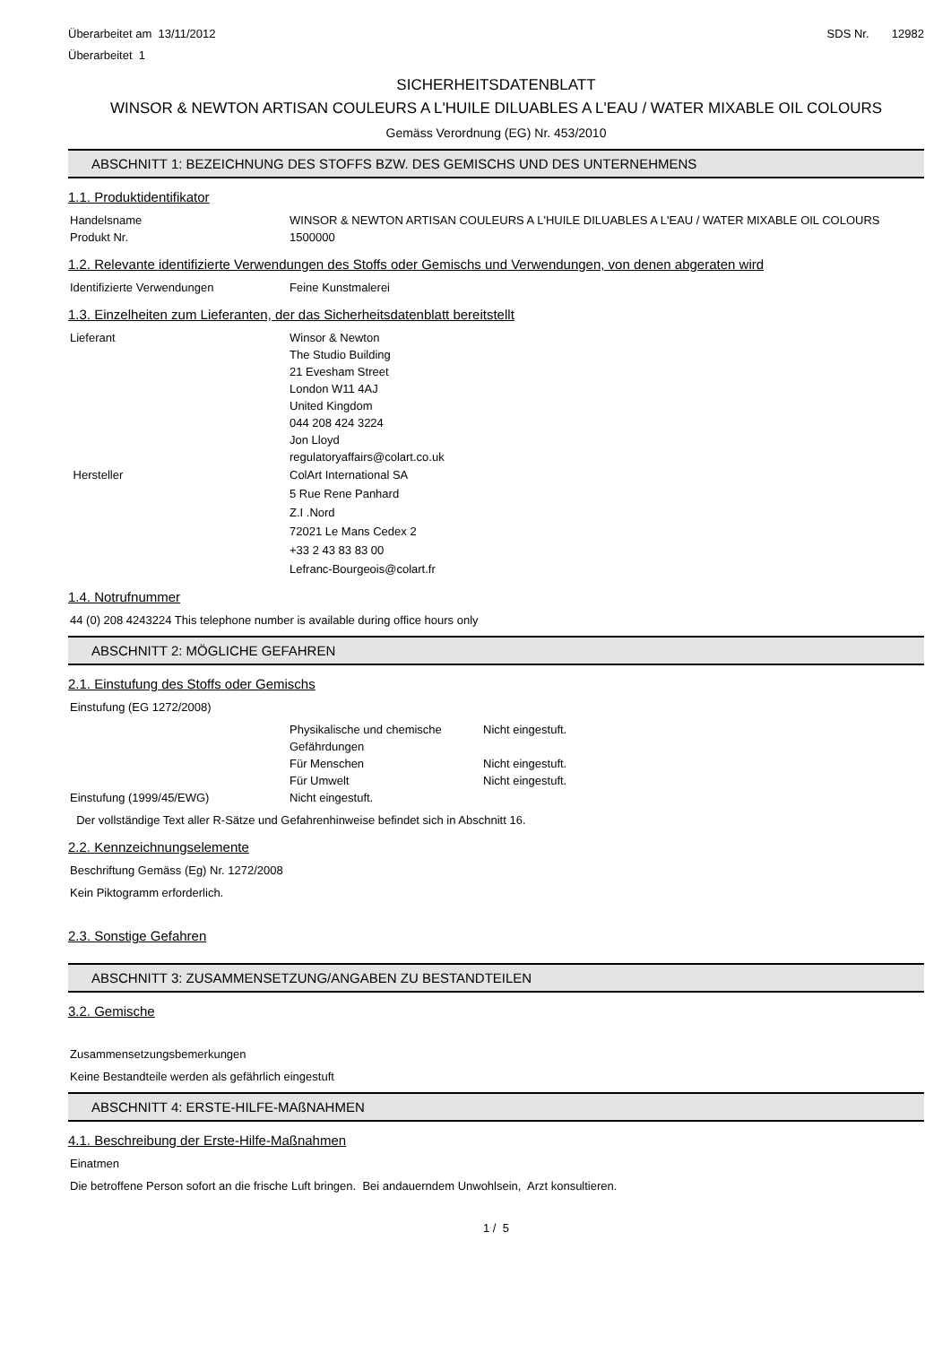Überarbeitet am 13/11/2012
Überarbeitet 1
SDS Nr. 12982
SICHERHEITSDATENBLATT
WINSOR & NEWTON ARTISAN COULEURS A L'HUILE DILUABLES A L'EAU / WATER MIXABLE OIL COLOURS
Gemäss Verordnung (EG) Nr. 453/2010
ABSCHNITT 1: BEZEICHNUNG DES STOFFS BZW. DES GEMISCHS UND DES UNTERNEHMENS
1.1. Produktidentifikator
Handelsname WINSOR & NEWTON ARTISAN COULEURS A L'HUILE DILUABLES A L'EAU / WATER MIXABLE OIL COLOURS
Produkt Nr. 1500000
1.2. Relevante identifizierte Verwendungen des Stoffs oder Gemischs und Verwendungen, von denen abgeraten wird
Identifizierte Verwendungen Feine Kunstmalerei
1.3. Einzelheiten zum Lieferanten, der das Sicherheitsdatenblatt bereitstellt
Lieferant Winsor & Newton
The Studio Building
21 Evesham Street
London W11 4AJ
United Kingdom
044 208 424 3224
Jon Lloyd
regulatoryaffairs@colart.co.uk
Hersteller ColArt International SA
5 Rue Rene Panhard
Z.I .Nord
72021 Le Mans Cedex 2
+33 2 43 83 83 00
Lefranc-Bourgeois@colart.fr
1.4. Notrufnummer
44 (0) 208 4243224 This telephone number is available during office hours only
ABSCHNITT 2: MÖGLICHE GEFAHREN
2.1. Einstufung des Stoffs oder Gemischs
Einstufung (EG 1272/2008)
Physikalische und chemische Gefährdungen
Nicht eingestuft.
Für Menschen Nicht eingestuft.
Für Umwelt Nicht eingestuft.
Einstufung (1999/45/EWG) Nicht eingestuft.
Der vollständige Text aller R-Sätze und Gefahrenhinweise befindet sich in Abschnitt 16.
2.2. Kennzeichnungselemente
Beschriftung Gemäss (Eg) Nr. 1272/2008
Kein Piktogramm erforderlich.
2.3. Sonstige Gefahren
ABSCHNITT 3: ZUSAMMENSETZUNG/ANGABEN ZU BESTANDTEILEN
3.2. Gemische
Zusammensetzungsbemerkungen
Keine Bestandteile werden als gefährlich eingestuft
ABSCHNITT 4: ERSTE-HILFE-MAßNAHMEN
4.1. Beschreibung der Erste-Hilfe-Maßnahmen
Einatmen
Die betroffene Person sofort an die frische Luft bringen. Bei andauerndem Unwohlsein, Arzt konsultieren.
1 / 5